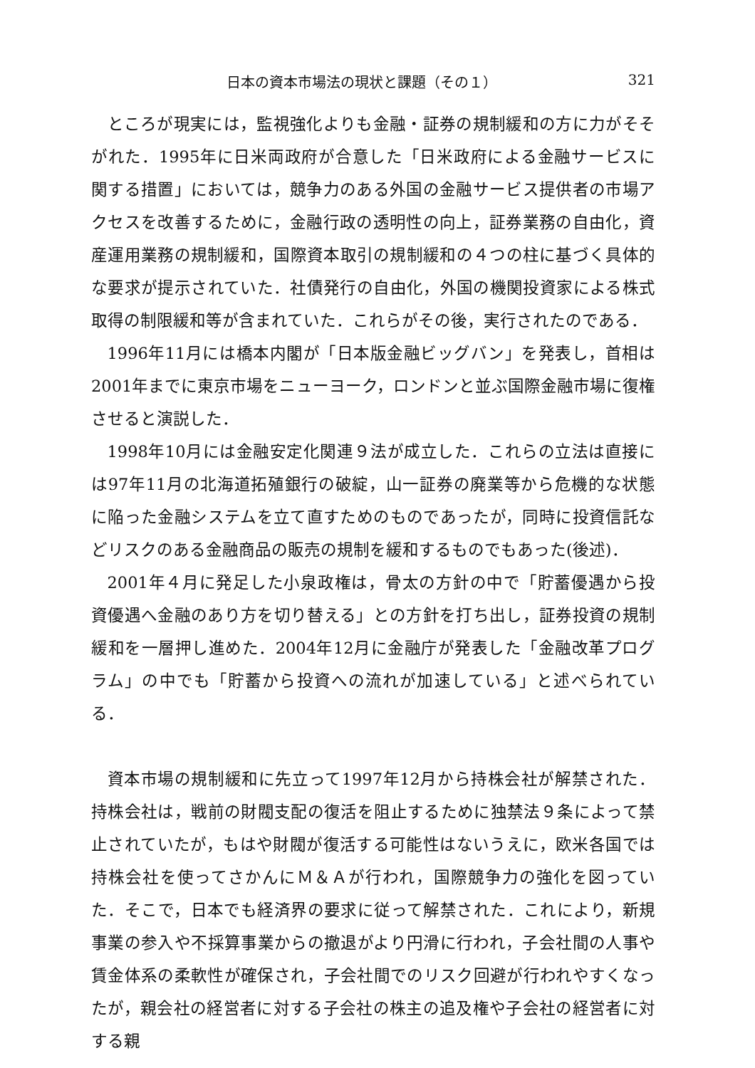日本の資本市場法の現状と課題（その１） 321
ところが現実には，監視強化よりも金融・証券の規制緩和の方に力がそそがれた．1995年に日米両政府が合意した「日米政府による金融サービスに関する措置」においては，競争力のある外国の金融サービス提供者の市場アクセスを改善するために，金融行政の透明性の向上，証券業務の自由化，資産運用業務の規制緩和，国際資本取引の規制緩和の４つの柱に基づく具体的な要求が提示されていた．社債発行の自由化，外国の機関投資家による株式取得の制限緩和等が含まれていた．これらがその後，実行されたのである．
1996年11月には橋本内閣が「日本版金融ビッグバン」を発表し，首相は2001年までに東京市場をニューヨーク，ロンドンと並ぶ国際金融市場に復権させると演説した．
1998年10月には金融安定化関連９法が成立した．これらの立法は直接には97年11月の北海道拓殖銀行の破綻，山一証券の廃業等から危機的な状態に陥った金融システムを立て直すためのものであったが，同時に投資信託などリスクのある金融商品の販売の規制を緩和するものでもあった(後述)．
2001年４月に発足した小泉政権は，骨太の方針の中で「貯蓄優遇から投資優遇へ金融のあり方を切り替える」との方針を打ち出し，証券投資の規制緩和を一層押し進めた．2004年12月に金融庁が発表した「金融改革プログラム」の中でも「貯蓄から投資への流れが加速している」と述べられている．
資本市場の規制緩和に先立って1997年12月から持株会社が解禁された．持株会社は，戦前の財閥支配の復活を阻止するために独禁法９条によって禁止されていたが，もはや財閥が復活する可能性はないうえに，欧米各国では持株会社を使ってさかんにＭ＆Ａが行われ，国際競争力の強化を図っていた．そこで，日本でも経済界の要求に従って解禁された．これにより，新規事業の参入や不採算事業からの撤退がより円滑に行われ，子会社間の人事や賃金体系の柔軟性が確保され，子会社間でのリスク回避が行われやすくなったが，親会社の経営者に対する子会社の株主の追及権や子会社の経営者に対する親